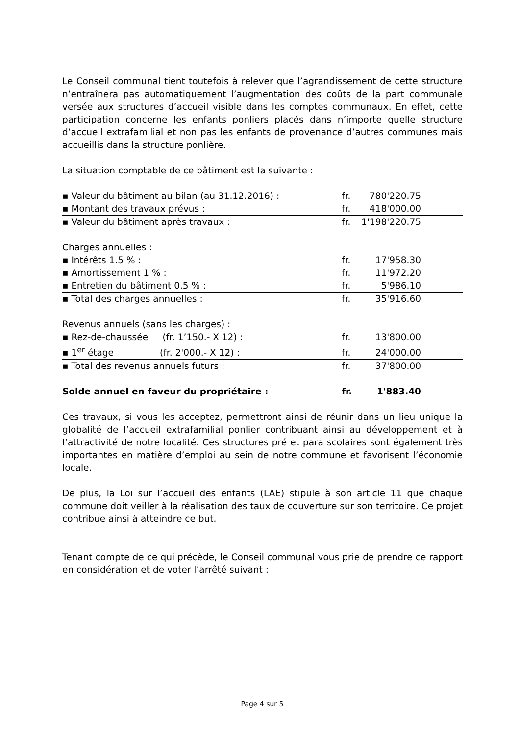Le Conseil communal tient toutefois à relever que l’agrandissement de cette structure n’entraînera pas automatiquement l’augmentation des coûts de la part communale versée aux structures d’accueil visible dans les comptes communaux. En effet, cette participation concerne les enfants ponliers placés dans n’importe quelle structure d’accueil extrafamilial et non pas les enfants de provenance d’autres communes mais accueillis dans la structure ponlière.
La situation comptable de ce bâtiment est la suivante :
| ▪ Valeur du bâtiment au bilan (au 31.12.2016) : | fr. | 780'220.75 | |
| ▪ Montant des travaux prévus : | fr. | 418'000.00 | |
| ▪ Valeur du bâtiment après travaux : | fr. | 1'198'220.75 | |
| Charges annuelles : | | | |
| ▪ Intérêts 1.5 % : | fr. | 17'958.30 | |
| ▪ Amortissement 1 % : | fr. | 11'972.20 | |
| ▪ Entretien du bâtiment 0.5 % : | fr. | 5'986.10 | |
| ▪ Total des charges annuelles : | fr. | 35'916.60 | |
| Revenus annuels (sans les charges) : | | | |
| ▪ Rez-de-chaussée (fr. 1’150.- X 12) : | fr. | 13'800.00 | |
| ▪ 1<sup>er</sup> étage (fr. 2'000.- X 12) : | fr. | 24'000.00 | |
| ▪ Total des revenus annuels futurs : | fr. | 37'800.00 | |
| Solde annuel en faveur du propriétaire : | fr. | 1'883.40 | |
Ces travaux, si vous les acceptez, permettront ainsi de réunir dans un lieu unique la globalité de l’accueil extrafamilial ponlier contribuant ainsi au développement et à l’attractivité de notre localité. Ces structures pré et para scolaires sont également très importantes en matière d’emploi au sein de notre commune et favorisent l’économie locale.
De plus, la Loi sur l’accueil des enfants (LAE) stipule à son article 11 que chaque commune doit veiller à la réalisation des taux de couverture sur son territoire. Ce projet contribue ainsi à atteindre ce but.
Tenant compte de ce qui précède, le Conseil communal vous prie de prendre ce rapport en considération et de voter l’arrêté suivant :
Page 4 sur 5